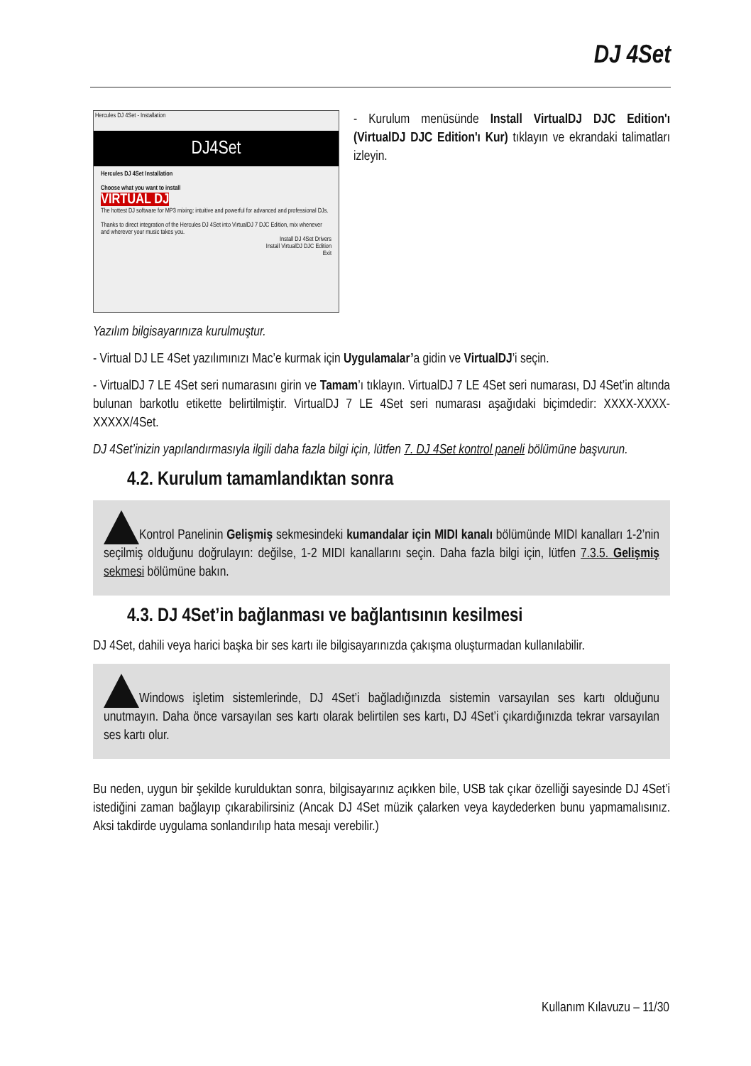DJ 4Set
Hercules DJ 4Set - Installation
DJ4Set
Hercules DJ 4Set Installation
Choose what you want to install
VIRTUAL DJ
The hottest DJ software for MP3 mixing: intuitive and powerful for advanced and professional DJs.
Thanks to direct integration of the Hercules DJ 4Set into VirtualDJ 7 DJC Edition, mix whenever and wherever your music takes you.
Install DJ 4Set Drivers
Install VirtualDJ DJC Edition
Exit
- Kurulum menüsünde Install VirtualDJ DJC Edition'ı (VirtualDJ DJC Edition'ı Kur) tıklayın ve ekrandaki talimatları izleyin.
Yazılım bilgisayarınıza kurulmuştur.
- Virtual DJ LE 4Set yazılımınızı Mac’e kurmak için Uygulamalar’a gidin ve VirtualDJ’i seçin.
- VirtualDJ 7 LE 4Set seri numarasını girin ve Tamam’ı tıklayın. VirtualDJ 7 LE 4Set seri numarası, DJ 4Set’in altında bulunan barkotlu etikette belirtilmiştir. VirtualDJ 7 LE 4Set seri numarası aşağıdaki biçimdedir: XXXX-XXXX-XXXXX/4Set.
DJ 4Set’inizin yapılandırmasıyla ilgili daha fazla bilgi için, lütfen 7. DJ 4Set kontrol paneli bölümüne başvurun.
4.2. Kurulum tamamlandıktan sonra
Kontrol Panelinin Gelişmiş sekmesindeki kumandalar için MIDI kanalı bölümünde MIDI kanalları 1-2’nin seçilmiş olduğunu doğrulayın: değilse, 1-2 MIDI kanallarını seçin. Daha fazla bilgi için, lütfen 7.3.5. Gelişmiş sekmesi bölümüne bakın.
4.3. DJ 4Set’in bağlanması ve bağlantısının kesilmesi
DJ 4Set, dahili veya harici başka bir ses kartı ile bilgisayarınızda çakışma oluşturmadan kullanılabilir.
Windows işletim sistemlerinde, DJ 4Set’i bağladığınızda sistemin varsayılan ses kartı olduğunu unutmayın. Daha önce varsayılan ses kartı olarak belirtilen ses kartı, DJ 4Set’i çıkardığınızda tekrar varsayılan ses kartı olur.
Bu neden, uygun bir şekilde kurulduktan sonra, bilgisayarınız açıkken bile, USB tak çıkar özelliği sayesinde DJ 4Set’i istediğini zaman bağlayıp çıkarabilirsiniz (Ancak DJ 4Set müzik çalarken veya kaydederken bunu yapmamalısınız. Aksi takdirde uygulama sonlandırılıp hata mesajı verebilir.)
Kullanım Kılavuzu – 11/30